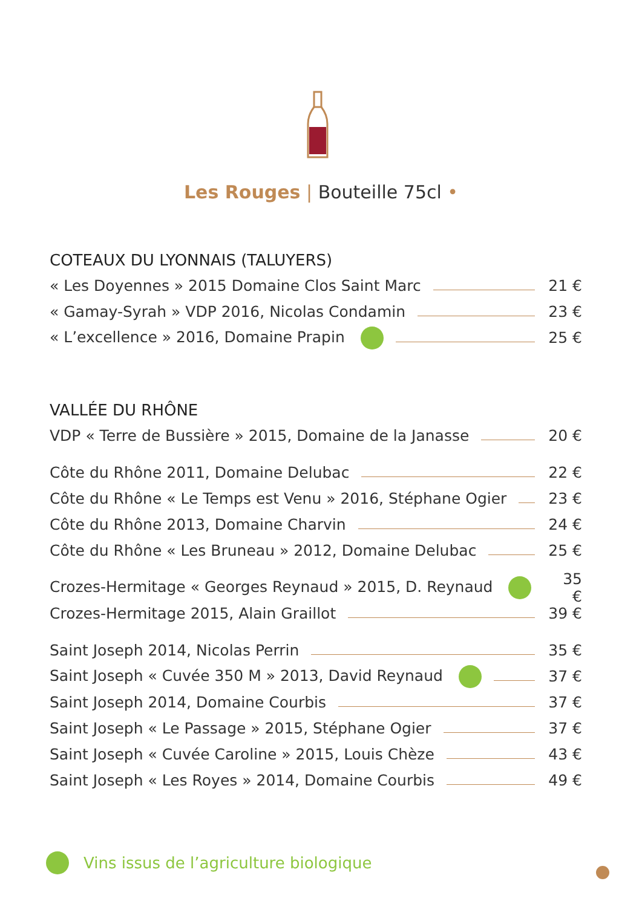Les Rouges | Bouteille 75cl •
COTEAUX DU LYONNAIS (TALUYERS)
« Les Doyennes » 2015 Domaine Clos Saint Marc 21 €
« Gamay-Syrah » VDP 2016, Nicolas Condamin 23 €
« L’excellence » 2016, Domaine Prapin 25 €
VALLÉE DU RHÔNE
VDP « Terre de Bussière » 2015, Domaine de la Janasse 20 €
Côte du Rhône 2011, Domaine Delubac 22 €
Côte du Rhône « Le Temps est Venu » 2016, Stéphane Ogier 23 €
Côte du Rhône 2013, Domaine Charvin 24 €
Côte du Rhône « Les Bruneau » 2012, Domaine Delubac 25 €
Crozes-Hermitage « Georges Reynaud » 2015, D. Reynaud 35 €
Crozes-Hermitage 2015, Alain Graillot 39 €
Saint Joseph 2014, Nicolas Perrin 35 €
Saint Joseph « Cuvée 350 M » 2013, David Reynaud 37 €
Saint Joseph 2014, Domaine Courbis 37 €
Saint Joseph « Le Passage » 2015, Stéphane Ogier 37 €
Saint Joseph « Cuvée Caroline » 2015, Louis Chèze 43 €
Saint Joseph « Les Royes » 2014, Domaine Courbis 49 €
Vins issus de l’agriculture biologique